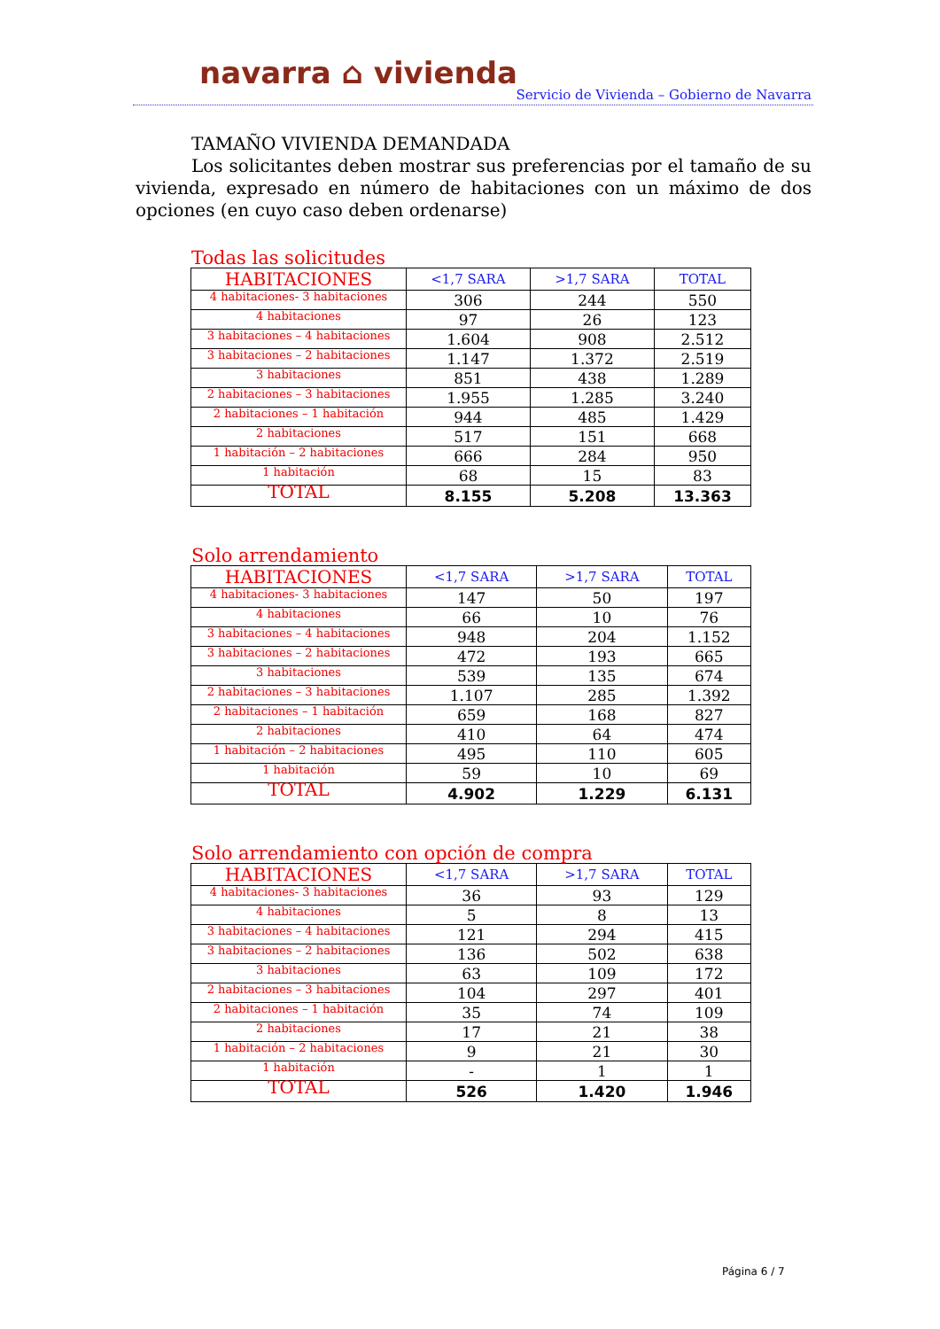navarra ⌂ vivienda
Servicio de Vivienda – Gobierno de Navarra
TAMAÑO VIVIENDA DEMANDADA
Los solicitantes deben mostrar sus preferencias por el tamaño de su vivienda, expresado en número de habitaciones con un máximo de dos opciones (en cuyo caso deben ordenarse)
Todas las solicitudes
| HABITACIONES | <1,7 SARA | >1,7 SARA | TOTAL |
| --- | --- | --- | --- |
| 4 habitaciones- 3 habitaciones | 306 | 244 | 550 |
| 4 habitaciones | 97 | 26 | 123 |
| 3 habitaciones – 4 habitaciones | 1.604 | 908 | 2.512 |
| 3 habitaciones – 2 habitaciones | 1.147 | 1.372 | 2.519 |
| 3 habitaciones | 851 | 438 | 1.289 |
| 2 habitaciones – 3 habitaciones | 1.955 | 1.285 | 3.240 |
| 2 habitaciones – 1 habitación | 944 | 485 | 1.429 |
| 2 habitaciones | 517 | 151 | 668 |
| 1 habitación – 2 habitaciones | 666 | 284 | 950 |
| 1 habitación | 68 | 15 | 83 |
| TOTAL | 8.155 | 5.208 | 13.363 |
Solo arrendamiento
| HABITACIONES | <1,7 SARA | >1,7 SARA | TOTAL |
| --- | --- | --- | --- |
| 4 habitaciones- 3 habitaciones | 147 | 50 | 197 |
| 4 habitaciones | 66 | 10 | 76 |
| 3 habitaciones – 4 habitaciones | 948 | 204 | 1.152 |
| 3 habitaciones – 2 habitaciones | 472 | 193 | 665 |
| 3 habitaciones | 539 | 135 | 674 |
| 2 habitaciones – 3 habitaciones | 1.107 | 285 | 1.392 |
| 2 habitaciones – 1 habitación | 659 | 168 | 827 |
| 2 habitaciones | 410 | 64 | 474 |
| 1 habitación – 2 habitaciones | 495 | 110 | 605 |
| 1 habitación | 59 | 10 | 69 |
| TOTAL | 4.902 | 1.229 | 6.131 |
Solo arrendamiento con opción de compra
| HABITACIONES | <1,7 SARA | >1,7 SARA | TOTAL |
| --- | --- | --- | --- |
| 4 habitaciones- 3 habitaciones | 36 | 93 | 129 |
| 4 habitaciones | 5 | 8 | 13 |
| 3 habitaciones – 4 habitaciones | 121 | 294 | 415 |
| 3 habitaciones – 2 habitaciones | 136 | 502 | 638 |
| 3 habitaciones | 63 | 109 | 172 |
| 2 habitaciones – 3 habitaciones | 104 | 297 | 401 |
| 2 habitaciones – 1 habitación | 35 | 74 | 109 |
| 2 habitaciones | 17 | 21 | 38 |
| 1 habitación – 2 habitaciones | 9 | 21 | 30 |
| 1 habitación | - | 1 | 1 |
| TOTAL | 526 | 1.420 | 1.946 |
Página 6 / 7